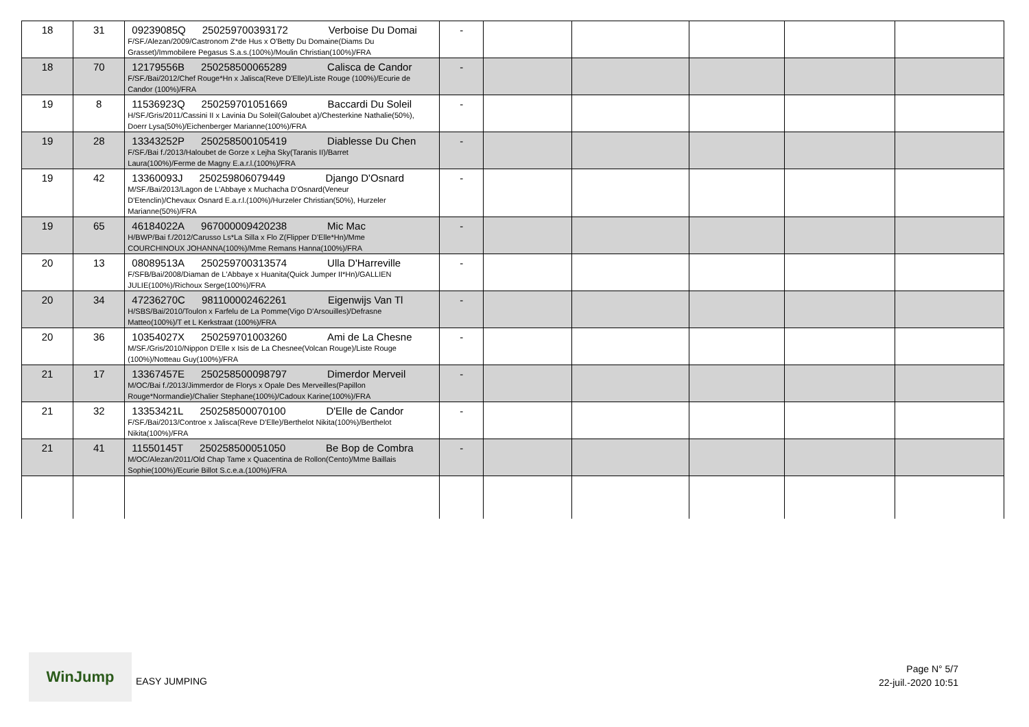| 18 | 31 | 09239085Q 250259700393172 Verboise Du Domai F/SF./Alezan/2009/Castronom Z*de Hus x O'Betty Du Domaine(Diams Du Grasset)/Immobilere Pegasus S.a.s.(100%)/Moulin Christian(100%)/FRA | - | | | | | |
| 18 | 70 | 12179556B 250258500065289 Calisca de Candor F/SF./Bai/2012/Chef Rouge*Hn x Jalisca(Reve D'Elle)/Liste Rouge (100%)/Ecurie de Candor (100%)/FRA | - | | | | | |
| 19 | 8 | 11536923Q 250259701051669 Baccardi Du Soleil H/SF./Gris/2011/Cassini II x Lavinia Du Soleil(Galoubet a)/Chesterkine Nathalie(50%), Doerr Lysa(50%)/Eichenberger Marianne(100%)/FRA | - | | | | | |
| 19 | 28 | 13343252P 250258500105419 Diablesse Du Chen F/SF./Bai f./2013/Haloubet de Gorze x Lejha Sky(Taranis II)/Barret Laura(100%)/Ferme de Magny E.a.r.l.(100%)/FRA | - | | | | | |
| 19 | 42 | 13360093J 250259806079449 Django D'Osnard M/SF./Bai/2013/Lagon de L'Abbaye x Muchacha D'Osnard(Veneur D'Etenclin)/Chevaux Osnard E.a.r.l.(100%)/Hurzeler Christian(50%), Hurzeler Marianne(50%)/FRA | - | | | | | |
| 19 | 65 | 46184022A 967000009420238 Mic Mac H/BWP/Bai f./2012/Carusso Ls*La Silla x Flo Z(Flipper D'Elle*Hn)/Mme COURCHINOUX JOHANNA(100%)/Mme Remans Hanna(100%)/FRA | - | | | | | |
| 20 | 13 | 08089513A 250259700313574 Ulla D'Harreville F/SFB/Bai/2008/Diaman de L'Abbaye x Huanita(Quick Jumper II*Hn)/GALLIEN JULIE(100%)/Richoux Serge(100%)/FRA | - | | | | | |
| 20 | 34 | 47236270C 981100002462261 Eigenwijs Van Tl H/SBS/Bai/2010/Toulon x Farfelu de La Pomme(Vigo D'Arsouilles)/Defrasne Matteo(100%)/T et L Kerkstraat (100%)/FRA | - | | | | | |
| 20 | 36 | 10354027X 250259701003260 Ami de La Chesne M/SF./Gris/2010/Nippon D'Elle x Isis de La Chesnee(Volcan Rouge)/Liste Rouge (100%)/Notteau Guy(100%)/FRA | - | | | | | |
| 21 | 17 | 13367457E 250258500098797 Dimerdor Merveil M/OC/Bai f./2013/Jimmerdor de Florys x Opale Des Merveilles(Papillon Rouge*Normandie)/Chalier Stephane(100%)/Cadoux Karine(100%)/FRA | - | | | | | |
| 21 | 32 | 13353421L 250258500070100 D'Elle de Candor F/SF./Bai/2013/Controe x Jalisca(Reve D'Elle)/Berthelot Nikita(100%)/Berthelot Nikita(100%)/FRA | - | | | | | |
| 21 | 41 | 11550145T 250258500051050 Be Bop de Combra M/OC/Alezan/2011/Old Chap Tame x Quacentina de Rollon(Cento)/Mme Baillais Sophie(100%)/Ecurie Billot S.c.e.a.(100%)/FRA | - | | | | | |
WinJump
EASY JUMPING
Page N° 5/7
22-juil.-2020 10:51